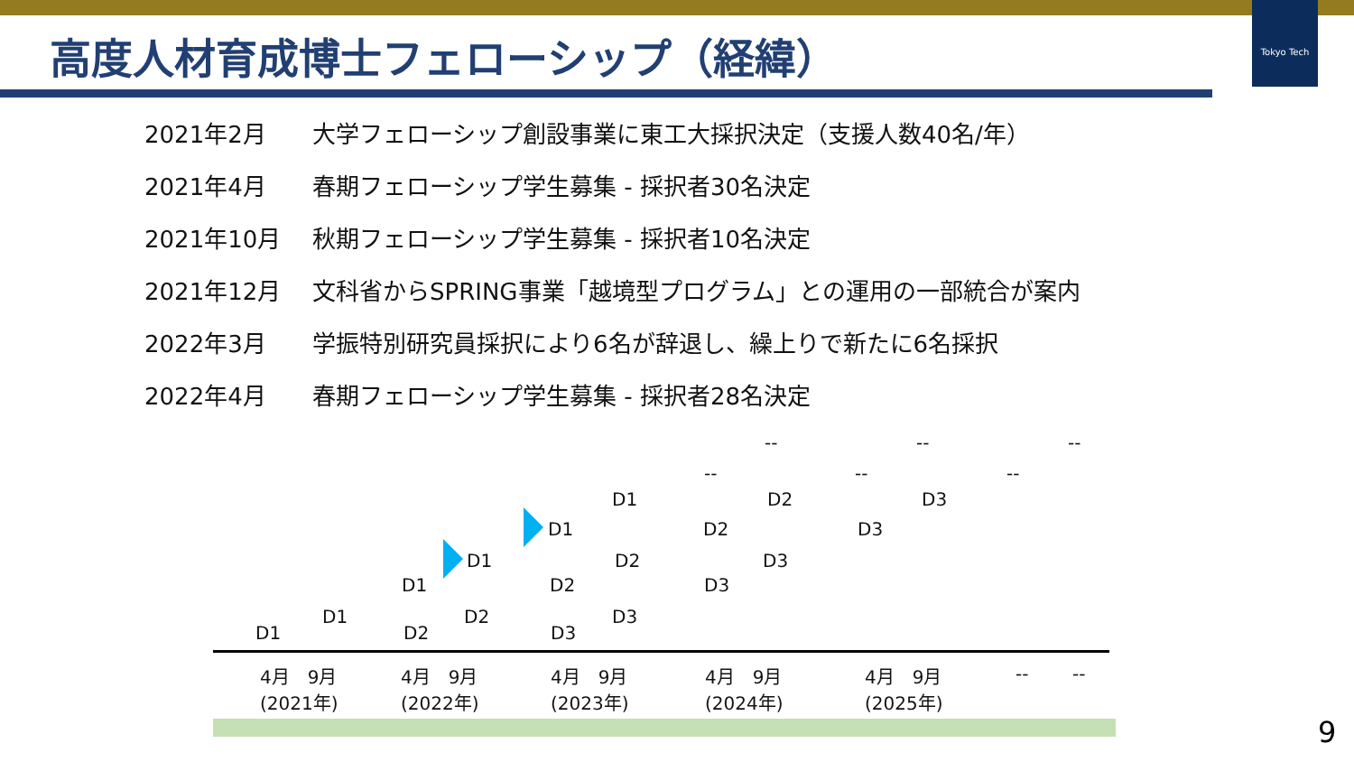Tokyo Tech
高度人材育成博士フェローシップ（経緯）
2021年2月 大学フェローシップ創設事業に東工大採択決定（支援人数40名/年）
2021年4月 春期フェローシップ学生募集 - 採択者30名決定
2021年10月 秋期フェローシップ学生募集 - 採択者10名決定
2021年12月 文科省からSPRING事業「越境型プログラム」との運用の一部統合が案内
2022年3月 学振特別研究員採択により6名が辞退し、繰上りで新たに6名採択
2022年4月 春期フェローシップ学生募集 - 採択者28名決定
-- -- --
-- -- --
D1 D2 D3
D1 D2 D3
D1 D2 D3
D1 D2 D3
D1 D2 D3
D1 D2 D3
4月　9月
(2021年)
4月　9月
(2022年)
4月　9月
(2023年)
4月　9月
(2024年)
4月　9月
(2025年)
-- --
9